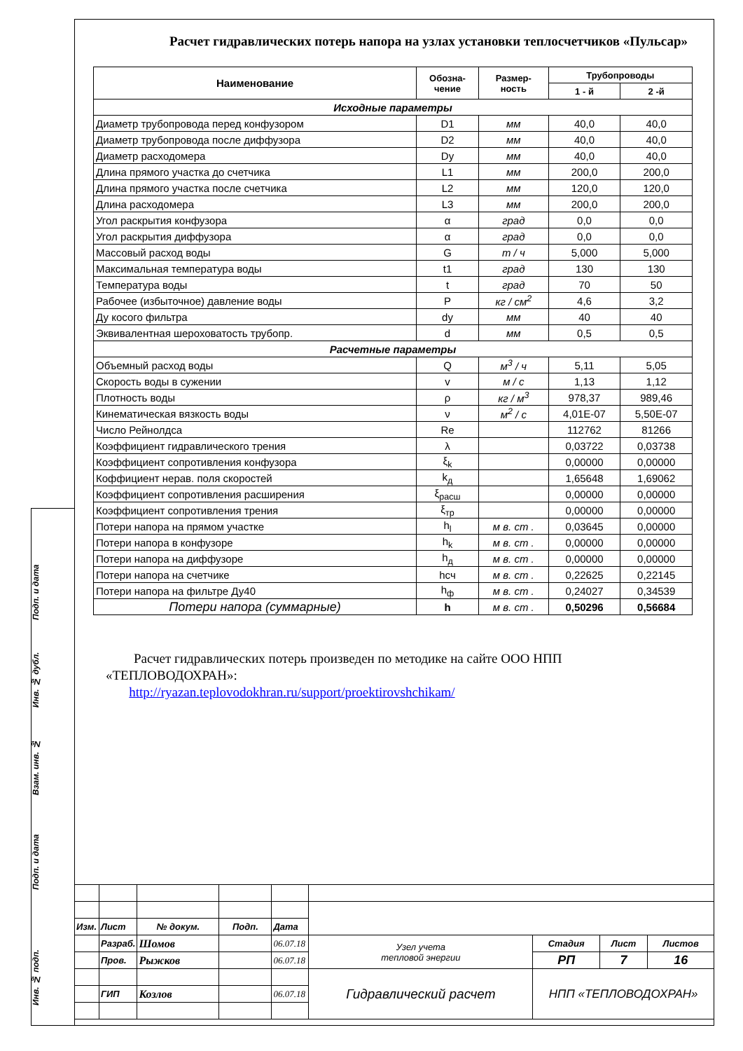Расчет гидравлических потерь напора на узлах установки теплосчетчиков «Пульсар»
| Наименование | Обозна- чение | Размер- ность | Трубопроводы | |
| --- | --- | --- | --- | --- |
| | | | 1 - й | 2 -й |
| Исходные параметры | | | | |
| Диаметр трубопровода перед конфузором | D1 | мм | 40,0 | 40,0 |
| Диаметр трубопровода после диффузора | D2 | мм | 40,0 | 40,0 |
| Диаметр расходомера | Dy | мм | 40,0 | 40,0 |
| Длина прямого участка до счетчика | L1 | мм | 200,0 | 200,0 |
| Длина прямого участка после счетчика | L2 | мм | 120,0 | 120,0 |
| Длина расходомера | L3 | мм | 200,0 | 200,0 |
| Угол раскрытия конфузора | α | град | 0,0 | 0,0 |
| Угол раскрытия диффузора | α | град | 0,0 | 0,0 |
| Массовый расход воды | G | т / ч | 5,000 | 5,000 |
| Максимальная температура воды | t1 | град | 130 | 130 |
| Температура воды | t | град | 70 | 50 |
| Рабочее (избыточное) давление воды | P | кг / см<sup>2</sup> | 4,6 | 3,2 |
| Ду косого фильтра | dy | мм | 40 | 40 |
| Эквивалентная шероховатость трубопр. | d | мм | 0,5 | 0,5 |
| Расчетные параметры | | | | |
| Объемный расход воды | Q | м<sup>3</sup> / ч | 5,11 | 5,05 |
| Скорость воды в сужении | v | м / с | 1,13 | 1,12 |
| Плотность воды | ρ | кг / м<sup>3</sup> | 978,37 | 989,46 |
| Кинематическая вязкость воды | ν | м<sup>2</sup> / с | 4,01E-07 | 5,50E-07 |
| Число Рейнолдса | Re | | 112762 | 81266 |
| Коэффициент гидравлического трения | λ | | 0,03722 | 0,03738 |
| Коэффициент сопротивления конфузора | ξ<sub>k</sub> | | 0,00000 | 0,00000 |
| Коффициент нерав. поля скоростей | k<sub>д</sub> | | 1,65648 | 1,69062 |
| Коэффициент сопротивления расширения | ξ<sub>расш</sub> | | 0,00000 | 0,00000 |
| Коэффициент сопротивления трения | ξ<sub>тр</sub> | | 0,00000 | 0,00000 |
| Потери напора на прямом участке | h<sub>l</sub> | м в. ст . | 0,03645 | 0,00000 |
| Потери напора в конфузоре | h<sub>k</sub> | м в. ст . | 0,00000 | 0,00000 |
| Потери напора на диффузоре | h<sub>д</sub> | м в. ст . | 0,00000 | 0,00000 |
| Потери напора на счетчике | hсч | м в. ст . | 0,22625 | 0,22145 |
| Потери напора на фильтре Ду40 | h<sub>ф</sub> | м в. ст . | 0,24027 | 0,34539 |
| Потери напора (суммарные) | h | м в. ст . | 0,50296 | 0,56684 |
Расчет гидравлических потерь произведен по методике на сайте ООО НПП «ТЕПЛОВОДОХРАН»:
http://ryazan.teplovodokhran.ru/support/proektirovshchikam/
Подп. и дата
Инв. № дубл.
Взам. инв. №
Подп. и дата
Инв. № подп.
| Изм. | Лист | № докум. | Подп. | Дата | | | | |
| | Разраб. | Шомов | | 06.07.18 | Узел учета тепловой энергии | Стадия | Лист | Листов |
| | Пров. | Рыжков | | 06.07.18 | | РП | 7 | 16 |
| | | | | | Гидравлический расчет | НПП «ТЕПЛОВОДОХРАН» | | |
| | ГИП | Козлов | | 06.07.18 | | | | |